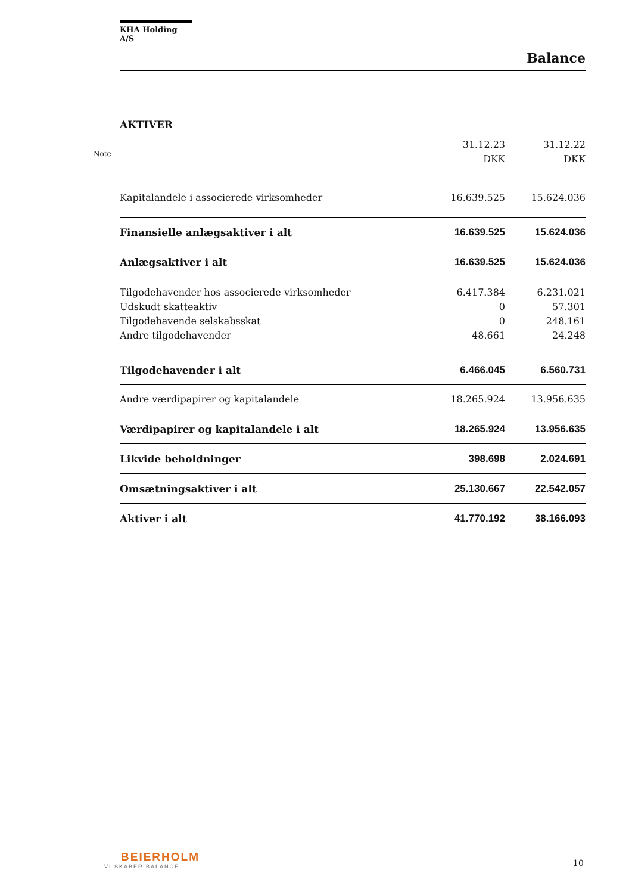KHA Holding A/S
Balance
AKTIVER
Note
| | 31.12.23 DKK | 31.12.22 DKK |
| --- | --- | --- |
| Kapitalandele i associerede virksomheder | 16.639.525 | 15.624.036 |
| Finansielle anlægsaktiver i alt | 16.639.525 | 15.624.036 |
| Anlægsaktiver i alt | 16.639.525 | 15.624.036 |
| Tilgodehavender hos associerede virksomheder | 6.417.384 | 6.231.021 |
| Udskudt skatteaktiv | 0 | 57.301 |
| Tilgodehavende selskabsskat | 0 | 248.161 |
| Andre tilgodehavender | 48.661 | 24.248 |
| Tilgodehavender i alt | 6.466.045 | 6.560.731 |
| Andre værdipapirer og kapitalandele | 18.265.924 | 13.956.635 |
| Værdipapirer og kapitalandele i alt | 18.265.924 | 13.956.635 |
| Likvide beholdninger | 398.698 | 2.024.691 |
| Omsætningsaktiver i alt | 25.130.667 | 22.542.057 |
| Aktiver i alt | 41.770.192 | 38.166.093 |
BEIERHOLM
VI SKABER BALANCE
10